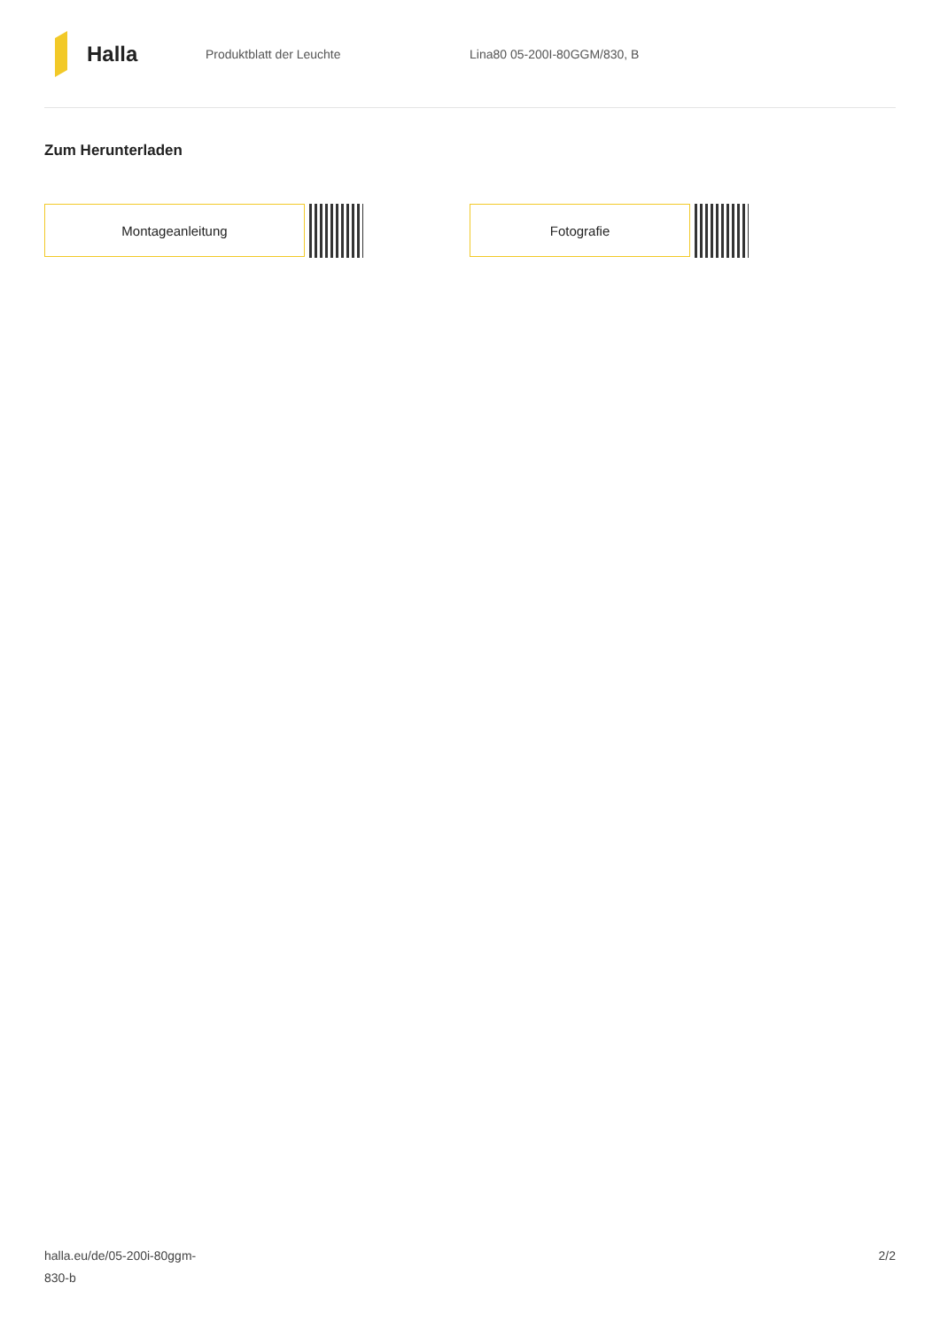Halla
Produktblatt der Leuchte Lina80 05-200I-80GGM/830, B
Zum Herunterladen
Montageanleitung Fotografie
halla.eu/de/05-200i-80ggm-
830-b
2/2